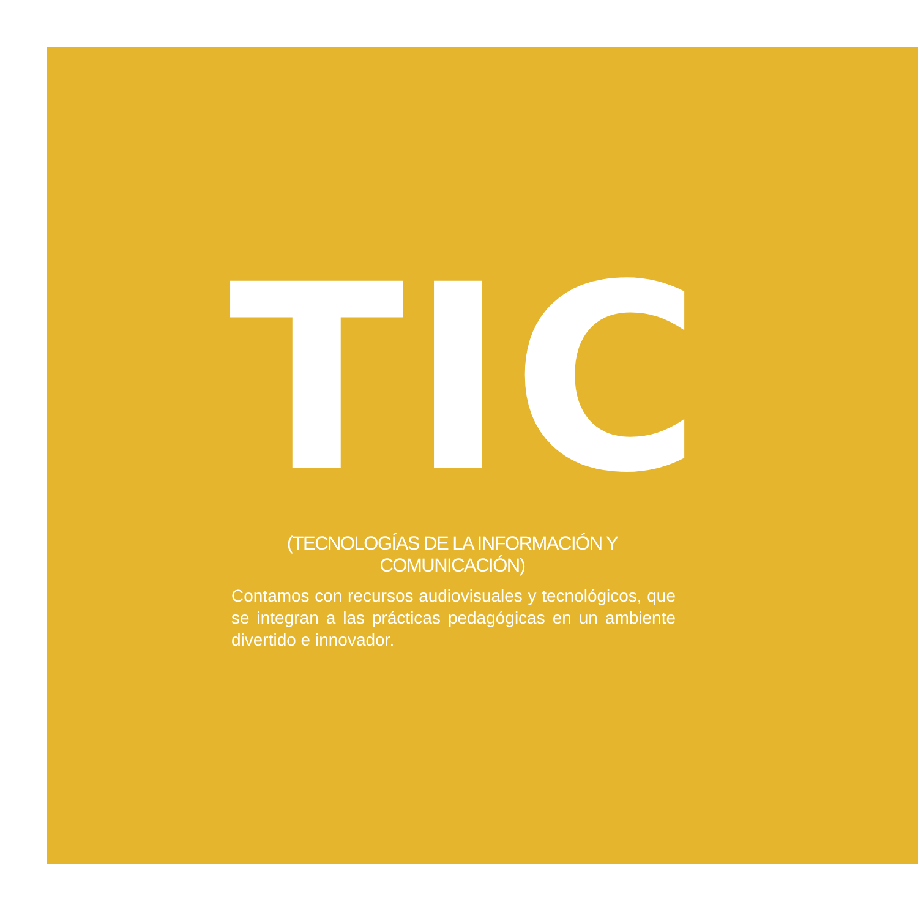TIC
(TECNOLOGÍAS DE LA INFORMACIÓN Y COMUNICACIÓN)
Contamos con recursos audiovisuales y tecnológicos, que se integran a las prácticas pedagógicas en un ambiente divertido e innovador.